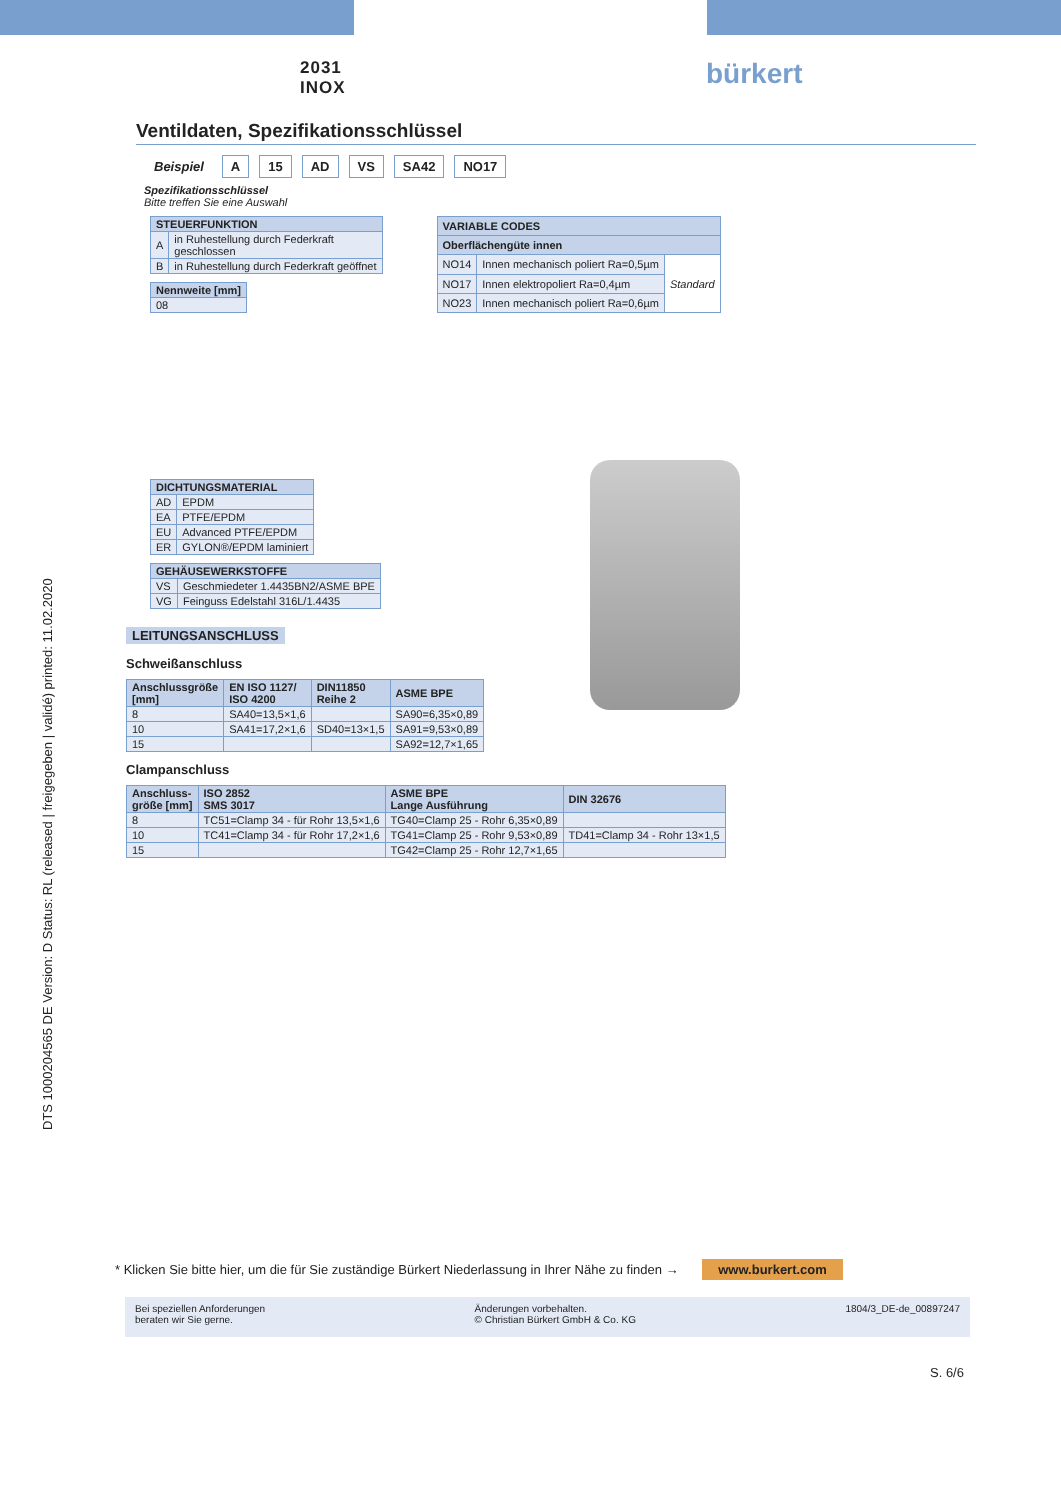DTS 1000204565 DE Version: D Status: RL (released | freigegeben | validé) printed: 11.02.2020
2031
INOX
bürkert
Ventildaten, Spezifikationsschlüssel
Beispiel A 15 AD VS SA42 NO17
Spezifikationsschlüssel
Bitte treffen Sie eine Auswahl
| STEUERFUNKTION | |
| --- | --- |
| A | in Ruhestellung durch Federkraft geschlossen |
| B | in Ruhestellung durch Federkraft geöffnet |
| Nennweite [mm] |
| --- |
| 08 |
| VARIABLE CODES | | |
| --- | --- | --- |
| Oberflächengüte innen | | |
| NO14 | Innen mechanisch poliert Ra=0,5µm | Standard |
| NO17 | Innen elektropoliert Ra=0,4µm | |
| NO23 | Innen mechanisch poliert Ra=0,6µm | |
| DICHTUNGSMATERIAL | |
| --- | --- |
| AD | EPDM |
| EA | PTFE/EPDM |
| EU | Advanced PTFE/EPDM |
| ER | GYLON®/EPDM laminiert |
| GEHÄUSEWERKSTOFFE | |
| --- | --- |
| VS | Geschmiedeter 1.4435BN2/ASME BPE |
| VG | Feinguss Edelstahl 316L/1.4435 |
LEITUNGSANSCHLUSS
Schweißanschluss
| Anschlussgröße [mm] | EN ISO 1127/ ISO 4200 | DIN11850 Reihe 2 | ASME BPE |
| --- | --- | --- | --- |
| 8 | SA40=13,5×1,6 | | SA90=6,35×0,89 |
| 10 | SA41=17,2×1,6 | SD40=13×1,5 | SA91=9,53×0,89 |
| 15 | | | SA92=12,7×1,65 |
Clampanschluss
| Anschluss- größe [mm] | ISO 2852 SMS 3017 | ASME BPE Lange Ausführung | DIN 32676 |
| --- | --- | --- | --- |
| 8 | TC51=Clamp 34 - für Rohr 13,5×1,6 | TG40=Clamp 25 - Rohr 6,35×0,89 | |
| 10 | TC41=Clamp 34 - für Rohr 17,2×1,6 | TG41=Clamp 25 - Rohr 9,53×0,89 | TD41=Clamp 34 - Rohr 13×1,5 |
| 15 | | TG42=Clamp 25 - Rohr 12,7×1,65 | |
* Klicken Sie bitte hier, um die für Sie zuständige Bürkert Niederlassung in Ihrer Nähe zu finden → www.burkert.com
Bei speziellen Anforderungen
beraten wir Sie gerne.
Änderungen vorbehalten.
© Christian Bürkert GmbH & Co. KG
1804/3_DE-de_00897247
S. 6/6